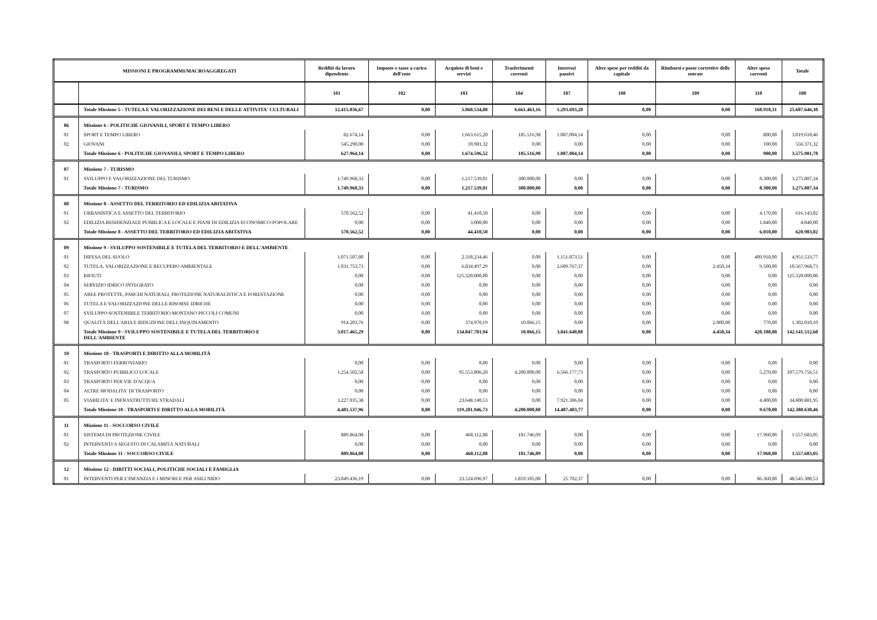| MISSIONI E PROGRAMMI/MACROAGGREGATI | | Redditi da lavoro dipendente | Imposte e tasse a carico dell'ente | Acquisto di beni e servizi | Trasferimenti correnti | Interessi passivi | Altre spese per redditi da capitale | Rimborsi e poste correttive delle entrate | Altre spese correnti | Totale |
| --- | --- | --- | --- | --- | --- | --- | --- | --- | --- | --- |
| | | 101 | 102 | 103 | 104 | 107 | 108 | 109 | 110 | 100 |
| | Totale Missione 5 - TUTELA E VALORIZZAZIONE DEI BENI E DELLE ATTIVITA' CULTURALI | 12.415.036,67 | 0,00 | 5.068.534,88 | 6.661.463,16 | 1.293.693,28 | 0,00 | 0,00 | 168.918,31 | 25.607.646,30 |
| 06 | Missione 6 - POLITICHE GIOVANILI, SPORT E TEMPO LIBERO | | | | | | | | | |
| 01 | SPORT E TEMPO LIBERO | 82.674,14 | 0,00 | 1.663.615,20 | 185.516,98 | 1.087.004,14 | 0,00 | 0,00 | 800,00 | 3.019.610,46 |
| 02 | GIOVANI | 545.290,00 | 0,00 | 10.981,32 | 0,00 | 0,00 | 0,00 | 0,00 | 100,00 | 556.371,32 |
| | Totale Missione 6 - POLITICHE GIOVANILI, SPORT E TEMPO LIBERO | 627.964,14 | 0,00 | 1.674.596,52 | 185.516,98 | 1.087.004,14 | 0,00 | 0,00 | 900,00 | 3.575.981,78 |
| 07 | Missione 7 - TURISMO | | | | | | | | | |
| 01 | SVILUPPO E VALORIZZAZIONE DEL TURISMO | 1.749.968,33 | 0,00 | 1.217.539,01 | 300.000,00 | 0,00 | 0,00 | 0,00 | 8.300,00 | 3.275.807,34 |
| | Totale Missione 7 - TURISMO | 1.749.968,33 | 0,00 | 1.217.539,01 | 300.000,00 | 0,00 | 0,00 | 0,00 | 8.300,00 | 3.275.807,34 |
| 08 | Missione 8 - ASSETTO DEL TERRITORIO ED EDILIZIA ABITATIVA | | | | | | | | | |
| 01 | URBANISTICA E ASSETTO DEL TERRITORIO | 570.562,52 | 0,00 | 41.410,50 | 0,00 | 0,00 | 0,00 | 0,00 | 4.170,00 | 616.143,02 |
| 02 | EDILIZIA RESIDENZIALE PUBBLICA E LOCALE E PIANI DI EDILIZIA ECONOMICO-POPOLARE | 0,00 | 0,00 | 3.000,00 | 0,00 | 0,00 | 0,00 | 0,00 | 1.840,00 | 4.840,00 |
| | Totale Missione 8 - ASSETTO DEL TERRITORIO ED EDILIZIA ABITATIVA | 570.562,52 | 0,00 | 44.410,50 | 0,00 | 0,00 | 0,00 | 0,00 | 6.010,00 | 620.983,02 |
| 09 | Missione 9 - SVILUPPO SOSTENIBILE E TUTELA DEL TERRITORIO E DELL'AMBIENTE | | | | | | | | | |
| 01 | DIFESA DEL SUOLO | 1.071.507,80 | 0,00 | 2.318.234,46 | 0,00 | 1.151.873,51 | 0,00 | 0,00 | 409.918,00 | 4.951.533,77 |
| 02 | TUTELA, VALORIZZAZIONE E RECUPERO AMBIENTALE | 1.031.753,73 | 0,00 | 6.834.497,29 | 0,00 | 2.689.767,37 | 0,00 | 2.450,34 | 9.500,00 | 10.567.968,73 |
| 03 | RIFIUTI | 0,00 | 0,00 | 125.320.000,00 | 0,00 | 0,00 | 0,00 | 0,00 | 0,00 | 125.320.000,00 |
| 04 | SERVIZIO IDRICO INTEGRATO | 0,00 | 0,00 | 0,00 | 0,00 | 0,00 | 0,00 | 0,00 | 0,00 | 0,00 |
| 05 | AREE PROTETTE, PARCHI NATURALI, PROTEZIONE NATURALISTICA E FORESTAZIONE | 0,00 | 0,00 | 0,00 | 0,00 | 0,00 | 0,00 | 0,00 | 0,00 | 0,00 |
| 06 | TUTELA E VALORIZZAZIONE DELLE RISORSE IDRICHE | 0,00 | 0,00 | 0,00 | 0,00 | 0,00 | 0,00 | 0,00 | 0,00 | 0,00 |
| 07 | SVILUPPO SOSTENIBILE TERRITORIO MONTANO PICCOLI COMUNI | 0,00 | 0,00 | 0,00 | 0,00 | 0,00 | 0,00 | 0,00 | 0,00 | 0,00 |
| 08 | QUALITÀ DELL'ARIA E RIDUZIONE DELL'INQUINAMENTO | 914.203,76 | 0,00 | 374.970,19 | 10.066,15 | 0,00 | 0,00 | 2.000,00 | 770,00 | 1.302.010,10 |
| | Totale Missione 9 - SVILUPPO SOSTENIBILE E TUTELA DEL TERRITORIO E DELL'AMBIENTE | 3.017.465,29 | 0,00 | 134.847.701,94 | 10.066,15 | 3.841.640,88 | 0,00 | 4.450,34 | 420.188,00 | 142.141.512,60 |
| 10 | Missione 10 - TRASPORTI E DIRITTO ALLA MOBILITÀ | | | | | | | | | |
| 01 | TRASPORTO FERROVIARIO | 0,00 | 0,00 | 0,00 | 0,00 | 0,00 | 0,00 | 0,00 | 0,00 | 0,00 |
| 02 | TRASPORTO PUBBLICO LOCALE | 1.254.502,58 | 0,00 | 95.553.806,20 | 4.200.000,00 | 6.566.177,73 | 0,00 | 0,00 | 5.270,00 | 107.579.756,51 |
| 03 | TRASPORTO PER VIE D'ACQUA | 0,00 | 0,00 | 0,00 | 0,00 | 0,00 | 0,00 | 0,00 | 0,00 | 0,00 |
| 04 | ALTRE MODALITA' DI TRASPORTO | 0,00 | 0,00 | 0,00 | 0,00 | 0,00 | 0,00 | 0,00 | 0,00 | 0,00 |
| 05 | VIABILITA' E INFRASTRUTTURE STRADALI | 3.227.035,38 | 0,00 | 23.648.140,53 | 0,00 | 7.921.306,04 | 0,00 | 0,00 | 4.400,00 | 34.800.881,95 |
| | Totale Missione 10 - TRASPORTI E DIRITTO ALLA MOBILITÀ | 4.481.537,96 | 0,00 | 119.201.946,73 | 4.200.000,00 | 14.487.483,77 | 0,00 | 0,00 | 9.670,00 | 142.380.638,46 |
| 11 | Missione 11 - SOCCORSO CIVILE | | | | | | | | | |
| 01 | SISTEMA DI PROTEZIONE CIVILE | 889.864,08 | 0,00 | 468.112,88 | 181.746,09 | 0,00 | 0,00 | 0,00 | 17.960,00 | 1.557.683,05 |
| 02 | INTERVENTI A SEGUITO DI CALAMITÀ NATURALI | 0,00 | 0,00 | 0,00 | 0,00 | 0,00 | 0,00 | 0,00 | 0,00 | 0,00 |
| | Totale Missione 11 - SOCCORSO CIVILE | 889.864,08 | 0,00 | 468.112,88 | 181.746,09 | 0,00 | 0,00 | 0,00 | 17.960,00 | 1.557.683,05 |
| 12 | Missione 12 - DIRITTI SOCIALI, POLITICHE SOCIALI E FAMIGLIA | | | | | | | | | |
| 01 | INTERVENTI PER L'INFANZIA E I MINORI E PER ASILI NIDO | 23.049.436,19 | 0,00 | 23.524.696,97 | 1.859.105,00 | 25.702,37 | 0,00 | 0,00 | 86.360,00 | 48.545.300,53 |